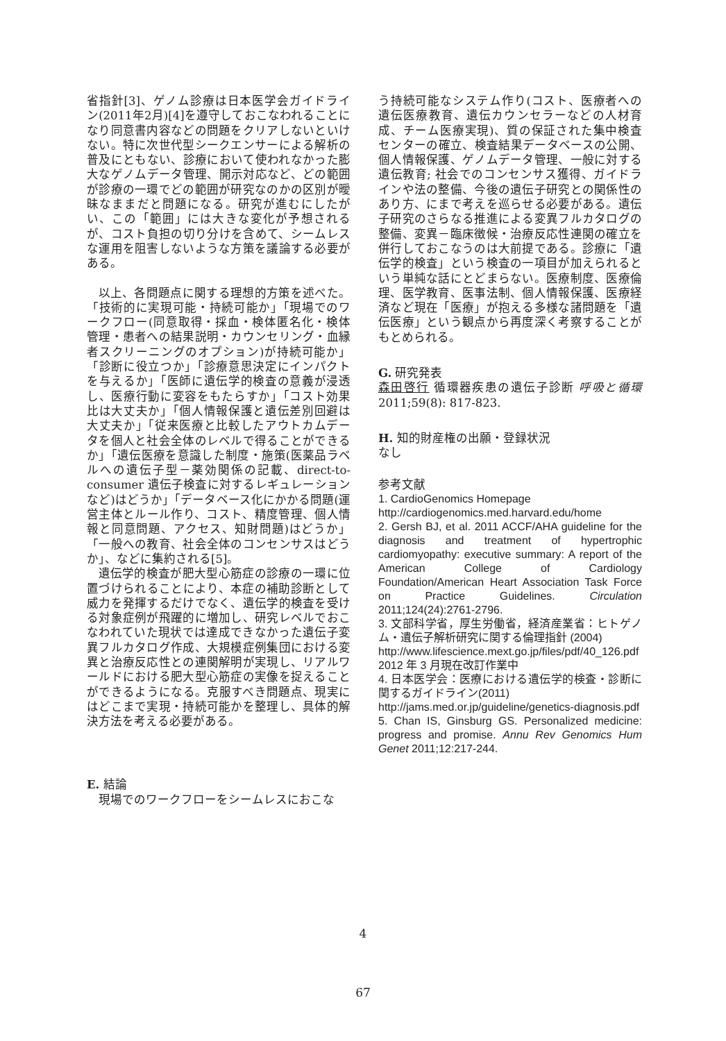省指針[3]、ゲノム診療は日本医学会ガイドライン(2011年2月)[4]を遵守しておこなわれることになり同意書内容などの問題をクリアしないといけない。特に次世代型シークエンサーによる解析の普及にともない、診療において使われなかった膨大なゲノムデータ管理、開示対応など、どの範囲が診療の一環でどの範囲が研究なのかの区別が曖昧なままだと問題になる。研究が進むにしたがい、この「範囲」には大きな変化が予想されるが、コスト負担の切り分けを含めて、シームレスな運用を阻害しないような方策を議論する必要がある。
以上、各問題点に関する理想的方策を述べた。「技術的に実現可能・持続可能か」「現場でのワークフロー(同意取得・採血・検体匿名化・検体管理・患者への結果説明・カウンセリング・血縁者スクリーニングのオプション)が持続可能か」「診断に役立つか」「診療意思決定にインパクトを与えるか」「医師に遺伝学的検査の意義が浸透し、医療行動に変容をもたらすか」「コスト効果比は大丈夫か」「個人情報保護と遺伝差別回避は大丈夫か」「従来医療と比較したアウトカムデータを個人と社会全体のレベルで得ることができるか」「遺伝医療を意識した制度・施策(医薬品ラベルへの遺伝子型－薬効関係の記載、direct-to-consumer 遺伝子検査に対するレギュレーションなど)はどうか」「データベース化にかかる問題(運営主体とルール作り、コスト、精度管理、個人情報と同意問題、アクセス、知財問題)はどうか」「一般への教育、社会全体のコンセンサスはどうか」、などに集約される[5]。
遺伝学的検査が肥大型心筋症の診療の一環に位置づけられることにより、本症の補助診断として威力を発揮するだけでなく、遺伝学的検査を受ける対象症例が飛躍的に増加し、研究レベルでおこなわれていた現状では達成できなかった遺伝子変異フルカタログ作成、大規模症例集団における変異と治療反応性との連関解明が実現し、リアルワールドにおける肥大型心筋症の実像を捉えることができるようになる。克服すべき問題点、現実にはどこまで実現・持続可能かを整理し、具体的解決方法を考える必要がある。
E. 結論
現場でのワークフローをシームレスにおこな
う持続可能なシステム作り(コスト、医療者への遺伝医療教育、遺伝カウンセラーなどの人材育成、チーム医療実現)、質の保証された集中検査センターの確立、検査結果データベースの公開、個人情報保護、ゲノムデータ管理、一般に対する遺伝教育; 社会でのコンセンサス獲得、ガイドラインや法の整備、今後の遺伝子研究との関係性のあり方、にまで考えを巡らせる必要がある。遺伝子研究のさらなる推進による変異フルカタログの整備、変異－臨床徴候・治療反応性連関の確立を併行しておこなうのは大前提である。診療に「遺伝学的検査」という検査の一項目が加えられるという単純な話にとどまらない。医療制度、医療倫理、医学教育、医事法制、個人情報保護、医療経済など現在「医療」が抱える多様な諸問題を「遺伝医療」という観点から再度深く考察することがもとめられる。
G. 研究発表
森田啓行 循環器疾患の遺伝子診断 呼吸と循環 2011;59(8): 817-823.
H. 知的財産権の出願・登録状況
なし
参考文献
1. CardioGenomics Homepage
http://cardiogenomics.med.harvard.edu/home
2. Gersh BJ, et al. 2011 ACCF/AHA guideline for the diagnosis and treatment of hypertrophic cardiomyopathy: executive summary: A report of the American College of Cardiology Foundation/American Heart Association Task Force on Practice Guidelines. Circulation 2011;124(24):2761-2796.
3. 文部科学省，厚生労働省，経済産業省：ヒトゲノム・遺伝子解析研究に関する倫理指針 (2004)
http://www.lifescience.mext.go.jp/files/pdf/40_126.pdf
2012 年 3 月現在改訂作業中
4. 日本医学会：医療における遺伝学的検査・診断に関するガイドライン(2011)
http://jams.med.or.jp/guideline/genetics-diagnosis.pdf
5. Chan IS, Ginsburg GS. Personalized medicine: progress and promise. Annu Rev Genomics Hum Genet 2011;12:217-244.
4
67